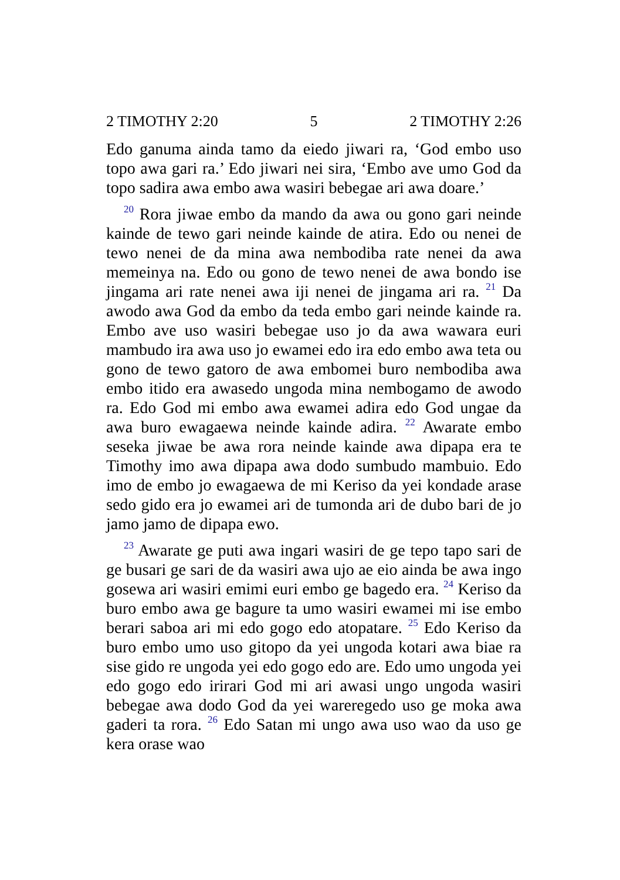2 TIMOTHY 2:20 5 2 TIMOTHY 2:26
Edo ganuma ainda tamo da eiedo jiwari ra, ‘God embo uso topo awa gari ra.’ Edo jiwari nei sira, ‘Embo ave umo God da topo sadira awa embo awa wasiri bebegae ari awa doare.’
<sup>20</sup> Rora jiwae embo da mando da awa ou gono gari neinde kainde de tewo gari neinde kainde de atira. Edo ou nenei de tewo nenei de da mina awa nembodiba rate nenei da awa memeinya na. Edo ou gono de tewo nenei de awa bondo ise jingama ari rate nenei awa iji nenei de jingama ari ra. <sup>21</sup> Da awodo awa God da embo da teda embo gari neinde kainde ra. Embo ave uso wasiri bebegae uso jo da awa wawara euri mambudo ira awa uso jo ewamei edo ira edo embo awa teta ou gono de tewo gatoro de awa embomei buro nembodiba awa embo itido era awasedo ungoda mina nembogamo de awodo ra. Edo God mi embo awa ewamei adira edo God ungae da awa buro ewagaewa neinde kainde adira. <sup>22</sup> Awarate embo seseka jiwae be awa rora neinde kainde awa dipapa era te Timothy imo awa dipapa awa dodo sumbudo mambuio. Edo imo de embo jo ewagaewa de mi Keriso da yei kondade arase sedo gido era jo ewamei ari de tumonda ari de dubo bari de jo jamo jamo de dipapa ewo.
<sup>23</sup> Awarate ge puti awa ingari wasiri de ge tepo tapo sari de ge busari ge sari de da wasiri awa ujo ae eio ainda be awa ingo gosewa ari wasiri emimi euri embo ge bagedo era. <sup>24</sup> Keriso da buro embo awa ge bagure ta umo wasiri ewamei mi ise embo berari saboa ari mi edo gogo edo atopatare. <sup>25</sup> Edo Keriso da buro embo umo uso gitopo da yei ungoda kotari awa biae ra sise gido re ungoda yei edo gogo edo are. Edo umo ungoda yei edo gogo edo irirari God mi ari awasi ungo ungoda wasiri bebegae awa dodo God da yei wareregedo uso ge moka awa gaderi ta rora. <sup>26</sup> Edo Satan mi ungo awa uso wao da uso ge kera orase wao